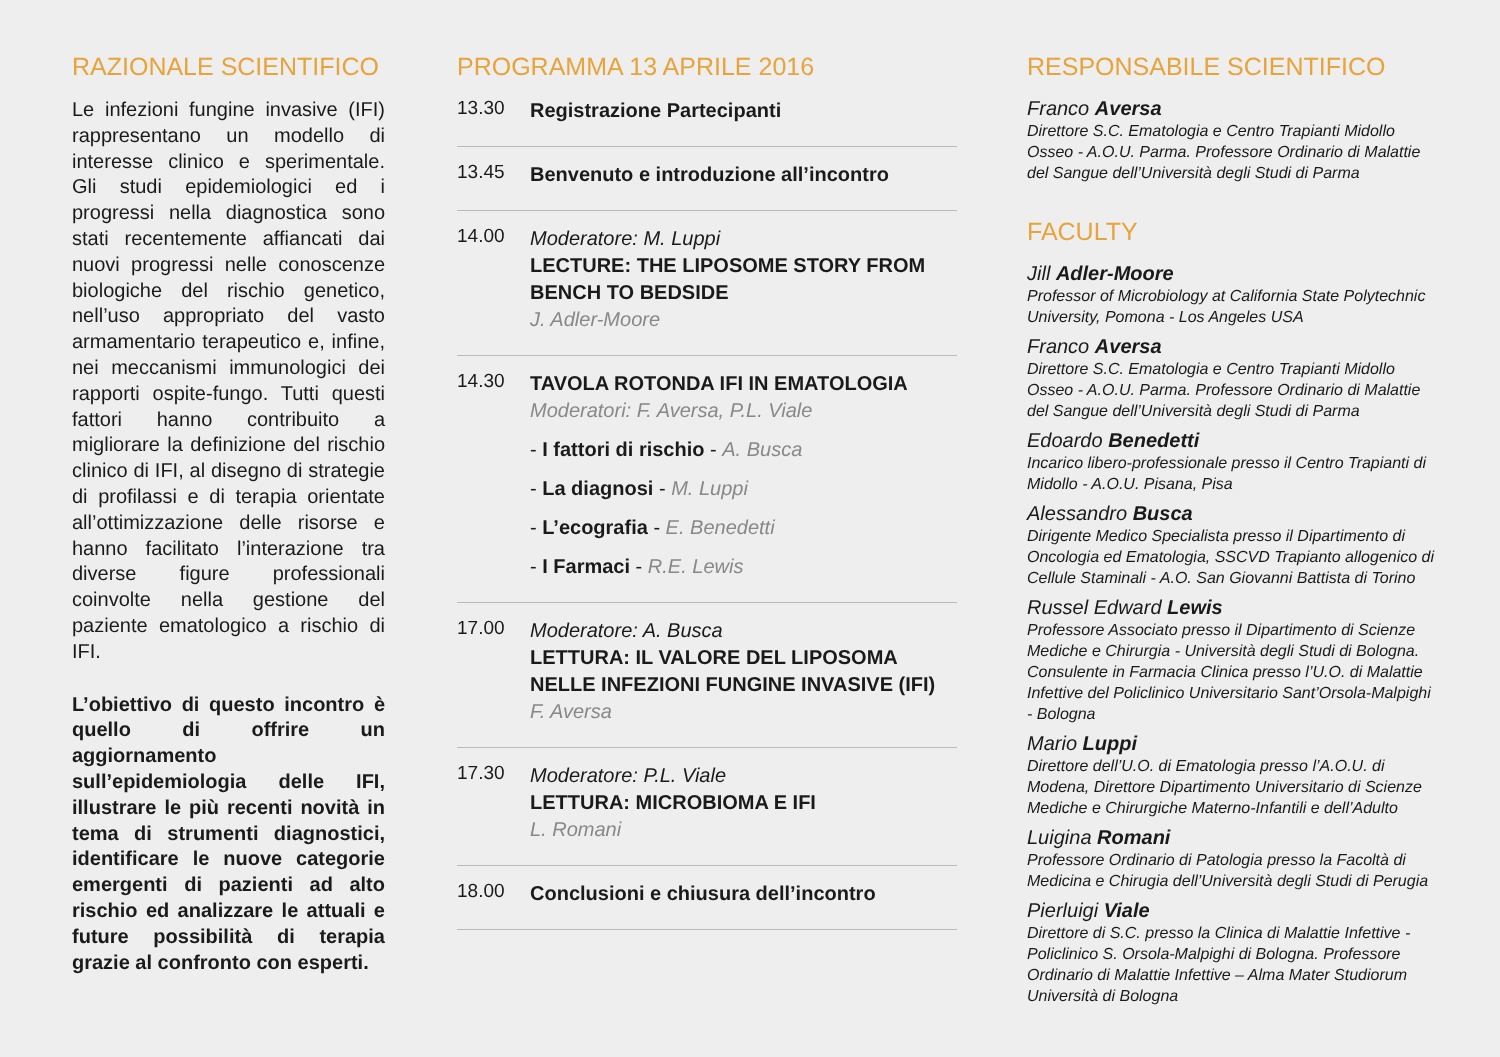RAZIONALE SCIENTIFICO
Le infezioni fungine invasive (IFI) rappresentano un modello di interesse clinico e sperimentale. Gli studi epidemiologici ed i progressi nella diagnostica sono stati recentemente affiancati dai nuovi progressi nelle conoscenze biologiche del rischio genetico, nell’uso appropriato del vasto armamentario terapeutico e, infine, nei meccanismi immunologici dei rapporti ospite-fungo. Tutti questi fattori hanno contribuito a migliorare la definizione del rischio clinico di IFI, al disegno di strategie di profilassi e di terapia orientate all’ottimizzazione delle risorse e hanno facilitato l’interazione tra diverse figure professionali coinvolte nella gestione del paziente ematologico a rischio di IFI.
L’obiettivo di questo incontro è quello di offrire un aggiornamento sull’epidemiologia delle IFI, illustrare le più recenti novità in tema di strumenti diagnostici, identificare le nuove categorie emergenti di pazienti ad alto rischio ed analizzare le attuali e future possibilità di terapia grazie al confronto con esperti.
PROGRAMMA 13 APRILE 2016
13.30
Registrazione Partecipanti
13.45
Benvenuto e introduzione all’incontro
14.00
Moderatore: M. Luppi
LECTURE: THE LIPOSOME STORY FROM BENCH TO BEDSIDE
J. Adler-Moore
14.30
TAVOLA ROTONDA IFI IN EMATOLOGIA
Moderatori: F. Aversa, P.L. Viale
- I fattori di rischio - A. Busca
- La diagnosi - M. Luppi
- L’ecografia - E. Benedetti
- I Farmaci - R.E. Lewis
17.00
Moderatore: A. Busca
LETTURA: IL VALORE DEL LIPOSOMA NELLE INFEZIONI FUNGINE INVASIVE (IFI)
F. Aversa
17.30
Moderatore: P.L. Viale
LETTURA: MICROBIOMA E IFI
L. Romani
18.00
Conclusioni e chiusura dell’incontro
RESPONSABILE SCIENTIFICO
Franco Aversa
Direttore S.C. Ematologia e Centro Trapianti Midollo Osseo - A.O.U. Parma. Professore Ordinario di Malattie del Sangue dell’Università degli Studi di Parma
FACULTY
Jill Adler-Moore
Professor of Microbiology at California State Polytechnic University, Pomona - Los Angeles USA
Franco Aversa
Direttore S.C. Ematologia e Centro Trapianti Midollo Osseo - A.O.U. Parma. Professore Ordinario di Malattie del Sangue dell’Università degli Studi di Parma
Edoardo Benedetti
Incarico libero-professionale presso il Centro Trapianti di Midollo - A.O.U. Pisana, Pisa
Alessandro Busca
Dirigente Medico Specialista presso il Dipartimento di Oncologia ed Ematologia, SSCVD Trapianto allogenico di Cellule Staminali - A.O. San Giovanni Battista di Torino
Russel Edward Lewis
Professore Associato presso il Dipartimento di Scienze Mediche e Chirurgia - Università degli Studi di Bologna. Consulente in Farmacia Clinica presso l’U.O. di Malattie Infettive del Policlinico Universitario Sant’Orsola-Malpighi - Bologna
Mario Luppi
Direttore dell’U.O. di Ematologia presso l’A.O.U. di Modena, Direttore Dipartimento Universitario di Scienze Mediche e Chirurgiche Materno-Infantili e dell’Adulto
Luigina Romani
Professore Ordinario di Patologia presso la Facoltà di Medicina e Chirugia dell’Università degli Studi di Perugia
Pierluigi Viale
Direttore di S.C. presso la Clinica di Malattie Infettive - Policlinico S. Orsola-Malpighi di Bologna. Professore Ordinario di Malattie Infettive – Alma Mater Studiorum Università di Bologna